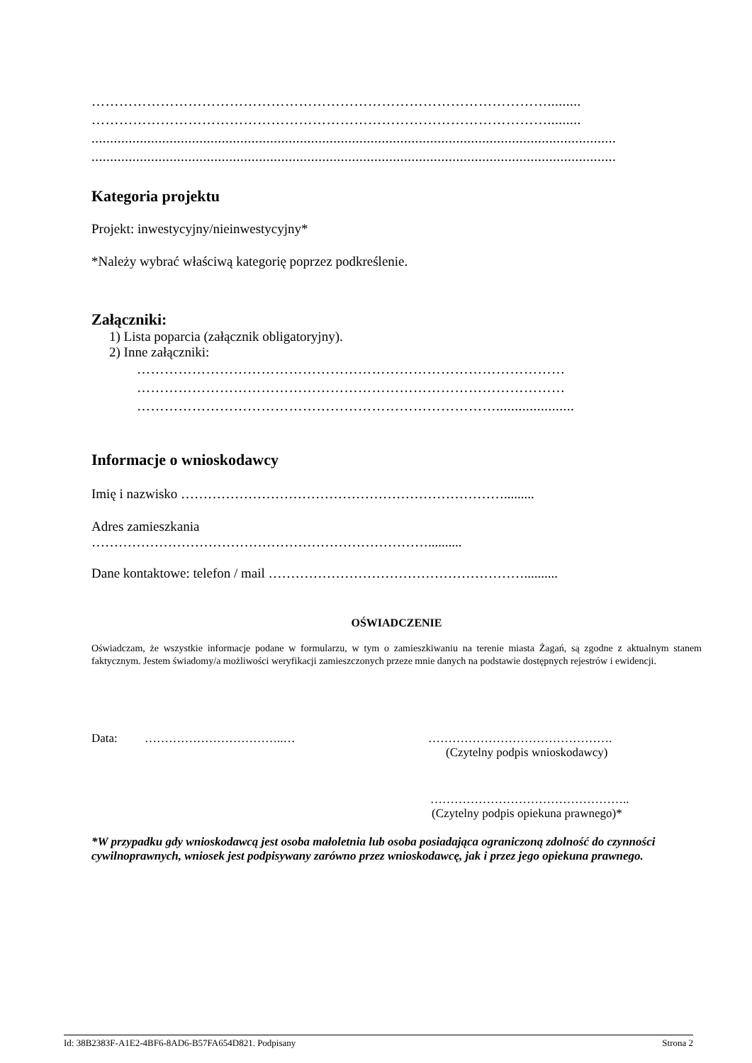……………………………………………………………………………………….........
……………………………………………………………………………………….........
.............................................................................................................................................
.............................................................................................................................................
Kategoria projektu
Projekt: inwestycyjny/nieinwestycyjny*
*Należy wybrać właściwą kategorię poprzez podkreślenie.
Załączniki:
1) Lista poparcia (załącznik obligatoryjny).
2) Inne załączniki:
…………………………………………………………………………………
…………………………………………………………………………………
…………………………………………………………………….....................
Informacje o wnioskodawcy
Imię i nazwisko ……………………………………………………………….........
Adres zamieszkania
…………………………………………………………………..........
Dane kontaktowe: telefon / mail …………………………………………………..........
OŚWIADCZENIE
Oświadczam, że wszystkie informacje podane w formularzu, w tym o zamieszkiwaniu na terenie miasta Żagań, są zgodne z aktualnym stanem faktycznym. Jestem świadomy/a możliwości weryfikacji zamieszczonych przeze mnie danych na podstawie dostępnych rejestrów i ewidencji.
Data: ……………………………..… ……………………………………….
(Czytelny podpis wnioskodawcy)
…………………………………………..
(Czytelny podpis opiekuna prawnego)*
*W przypadku gdy wnioskodawcą jest osoba małoletnia lub osoba posiadająca ograniczoną zdolność do czynności cywilnoprawnych, wniosek jest podpisywany zarówno przez wnioskodawcę, jak i przez jego opiekuna prawnego.
Id: 38B2383F-A1E2-4BF6-8AD6-B57FA654D821. Podpisany Strona 2